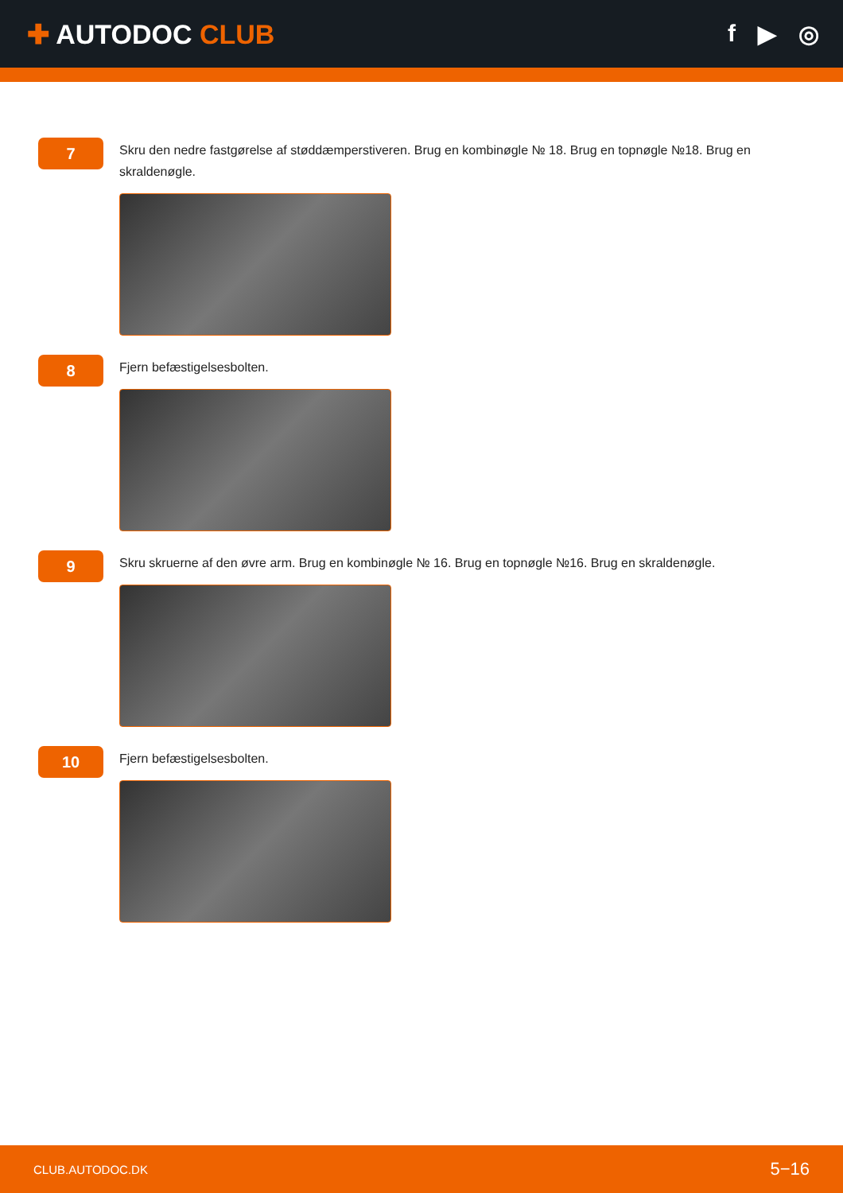✚ AUTODOC CLUB f ▶ ◎
7
Skru den nedre fastgørelse af støddæmperstiveren. Brug en kombinøgle № 18. Brug en topnøgle №18. Brug en skraldenøgle.
8
Fjern befæstigelsesbolten.
9
Skru skruerne af den øvre arm. Brug en kombinøgle № 16. Brug en topnøgle №16. Brug en skraldenøgle.
10
Fjern befæstigelsesbolten.
CLUB.AUTODOC.DK 5−16